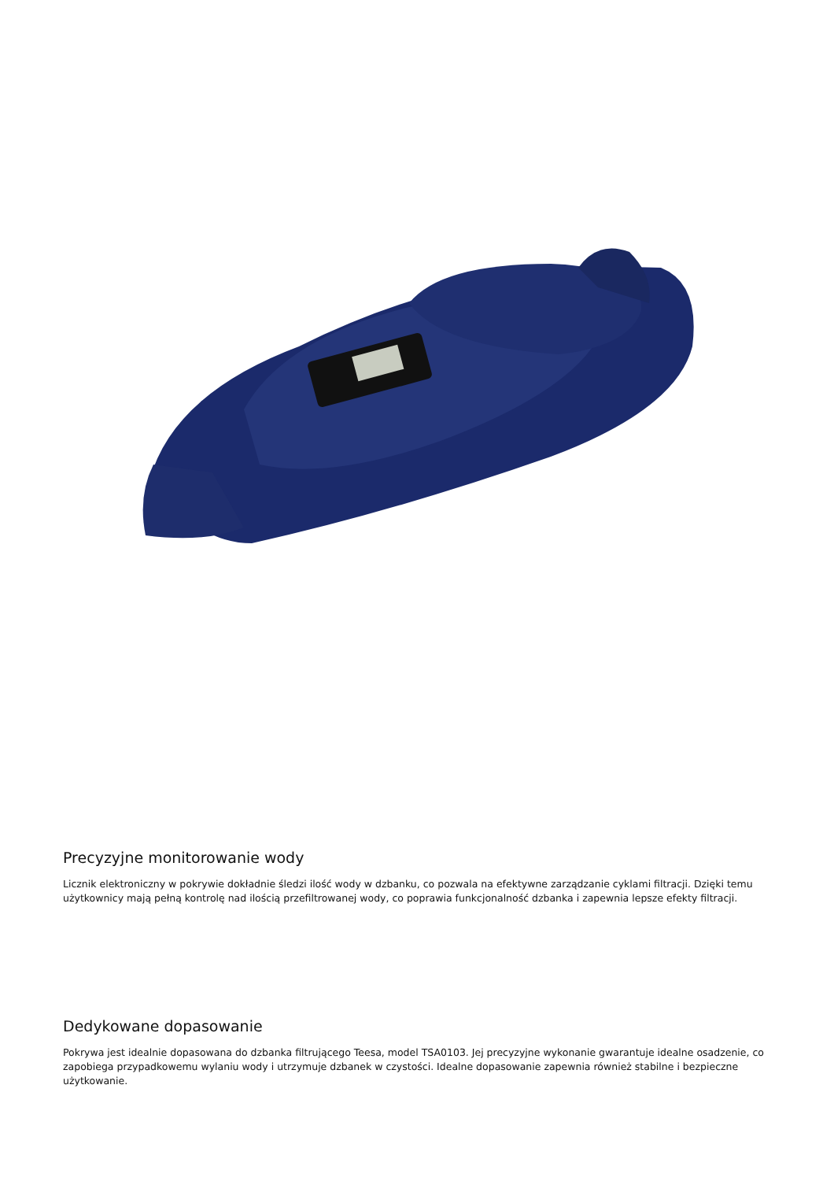Precyzyjne monitorowanie wody
Licznik elektroniczny w pokrywie dokładnie śledzi ilość wody w dzbanku, co pozwala na efektywne zarządzanie cyklami filtracji. Dzięki temu użytkownicy mają pełną kontrolę nad ilością przefiltrowanej wody, co poprawia funkcjonalność dzbanka i zapewnia lepsze efekty filtracji.
Dedykowane dopasowanie
Pokrywa jest idealnie dopasowana do dzbanka filtrującego Teesa, model TSA0103. Jej precyzyjne wykonanie gwarantuje idealne osadzenie, co zapobiega przypadkowemu wylaniu wody i utrzymuje dzbanek w czystości. Idealne dopasowanie zapewnia również stabilne i bezpieczne użytkowanie.